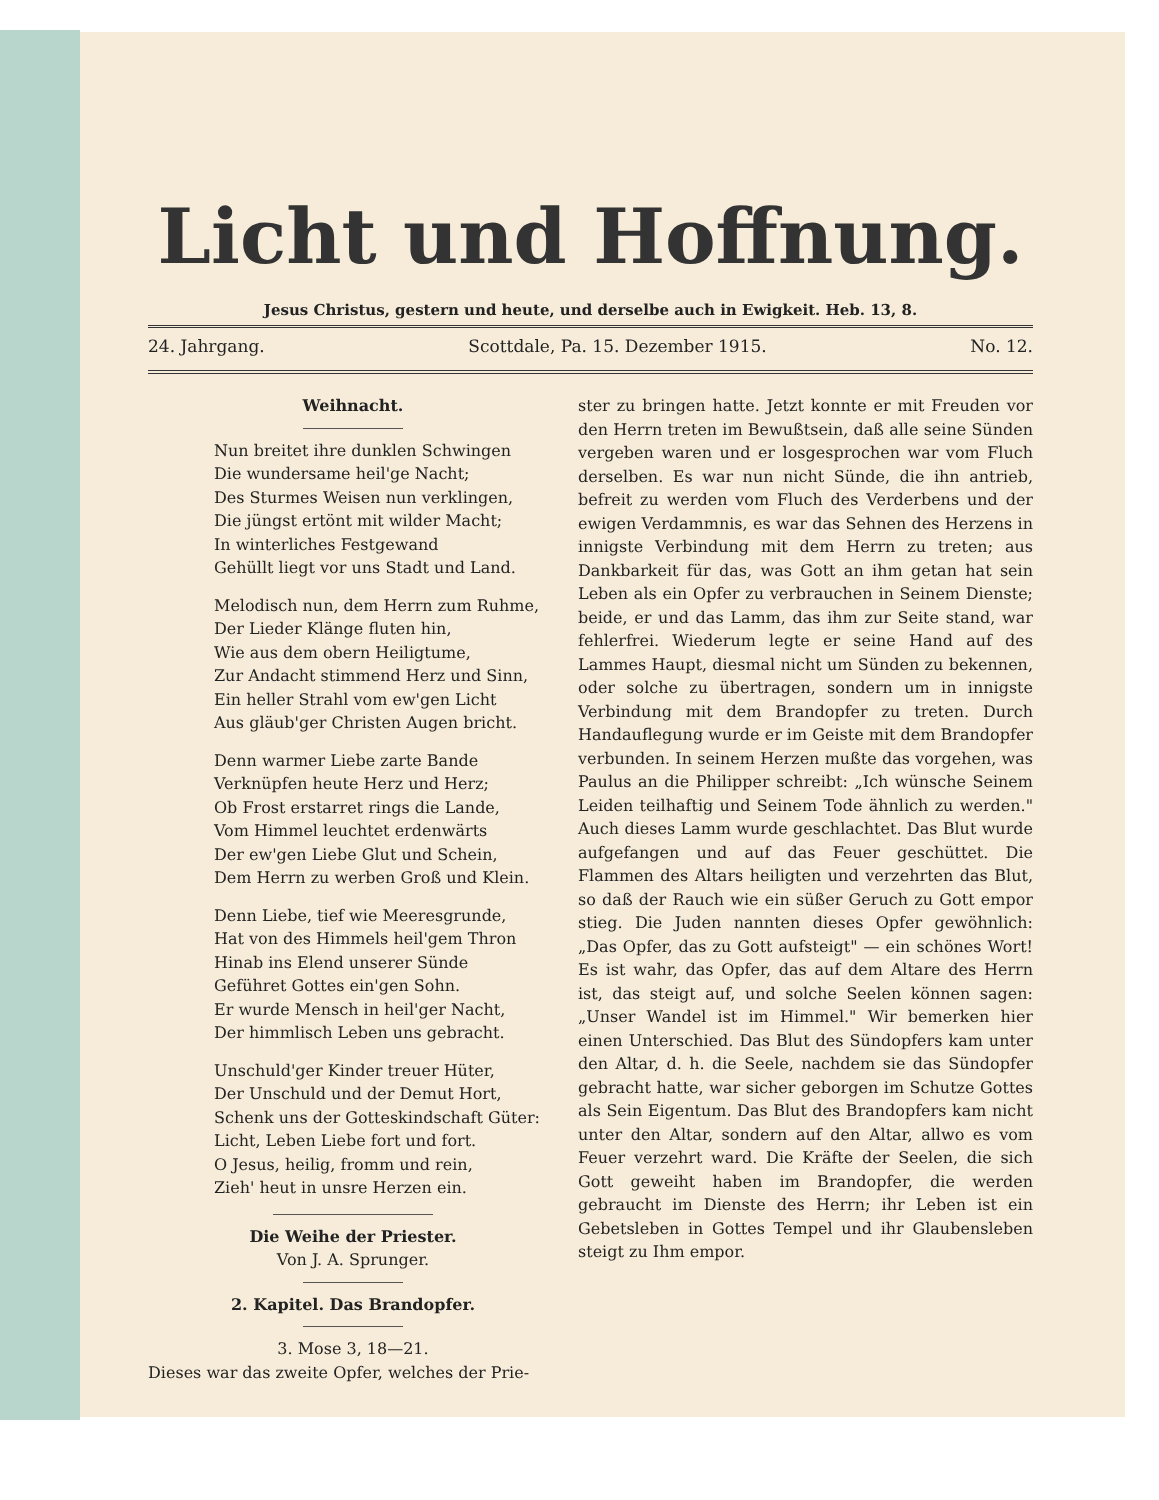Licht und Hoffnung.
Jesus Christus, gestern und heute, und derselbe auch in Ewigkeit. Heb. 13, 8.
24. Jahrgang. Scottdale, Pa. 15. Dezember 1915. No. 12.
Weihnacht.
Nun breitet ihre dunklen Schwingen
Die wundersame heil'ge Nacht;
Des Sturmes Weisen nun verklingen,
Die jüngst ertönt mit wilder Macht;
In winterliches Festgewand
Gehüllt liegt vor uns Stadt und Land.
Melodisch nun, dem Herrn zum Ruhme,
Der Lieder Klänge fluten hin,
Wie aus dem obern Heiligtume,
Zur Andacht stimmend Herz und Sinn,
Ein heller Strahl vom ew'gen Licht
Aus gläub'ger Christen Augen bricht.
Denn warmer Liebe zarte Bande
Verknüpfen heute Herz und Herz;
Ob Frost erstarret rings die Lande,
Vom Himmel leuchtet erdenwärts
Der ew'gen Liebe Glut und Schein,
Dem Herrn zu werben Groß und Klein.
Denn Liebe, tief wie Meeresgrunde,
Hat von des Himmels heil'gem Thron
Hinab ins Elend unserer Sünde
Geführet Gottes ein'gen Sohn.
Er wurde Mensch in heil'ger Nacht,
Der himmlisch Leben uns gebracht.
Unschuld'ger Kinder treuer Hüter,
Der Unschuld und der Demut Hort,
Schenk uns der Gotteskindschaft Güter:
Licht, Leben Liebe fort und fort.
O Jesus, heilig, fromm und rein,
Zieh' heut in unsre Herzen ein.
Die Weihe der Priester.
Von J. A. Sprunger.
2. Kapitel. Das Brandopfer.
3. Mose 3, 18—21.
Dieses war das zweite Opfer, welches der Prie-
ster zu bringen hatte. Jetzt konnte er mit Freuden vor den Herrn treten im Bewußtsein, daß alle seine Sünden vergeben waren und er losgesprochen war vom Fluch derselben. Es war nun nicht Sünde, die ihn antrieb, befreit zu werden vom Fluch des Verderbens und der ewigen Verdammnis, es war das Sehnen des Herzens in innigste Verbindung mit dem Herrn zu treten; aus Dankbarkeit für das, was Gott an ihm getan hat sein Leben als ein Opfer zu verbrauchen in Seinem Dienste; beide, er und das Lamm, das ihm zur Seite stand, war fehlerfrei. Wiederum legte er seine Hand auf des Lammes Haupt, diesmal nicht um Sünden zu bekennen, oder solche zu übertragen, sondern um in innigste Verbindung mit dem Brandopfer zu treten. Durch Handauflegung wurde er im Geiste mit dem Brandopfer verbunden. In seinem Herzen mußte das vorgehen, was Paulus an die Philipper schreibt: „Ich wünsche Seinem Leiden teilhaftig und Seinem Tode ähnlich zu werden." Auch dieses Lamm wurde geschlachtet. Das Blut wurde aufgefangen und auf das Feuer geschüttet. Die Flammen des Altars heiligten und verzehrten das Blut, so daß der Rauch wie ein süßer Geruch zu Gott empor stieg. Die Juden nannten dieses Opfer gewöhnlich: „Das Opfer, das zu Gott aufsteigt" — ein schönes Wort! Es ist wahr, das Opfer, das auf dem Altare des Herrn ist, das steigt auf, und solche Seelen können sagen: „Unser Wandel ist im Himmel." Wir bemerken hier einen Unterschied. Das Blut des Sündopfers kam unter den Altar, d. h. die Seele, nachdem sie das Sündopfer gebracht hatte, war sicher geborgen im Schutze Gottes als Sein Eigentum. Das Blut des Brandopfers kam nicht unter den Altar, sondern auf den Altar, allwo es vom Feuer verzehrt ward. Die Kräfte der Seelen, die sich Gott geweiht haben im Brandopfer, die werden gebraucht im Dienste des Herrn; ihr Leben ist ein Gebetsleben in Gottes Tempel und ihr Glaubensleben steigt zu Ihm empor.